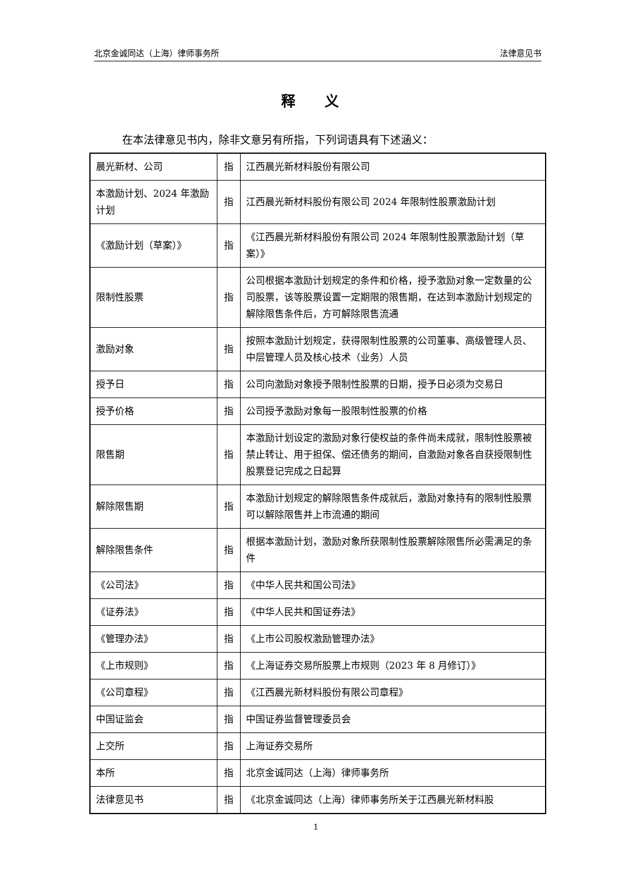北京金诚同达（上海）律师事务所 法律意见书
释 义
在本法律意见书内，除非文意另有所指，下列词语具有下述涵义：
| 晨光新材、公司 | 指 | 江西晨光新材料股份有限公司 |
| 本激励计划、2024 年激励计划 | 指 | 江西晨光新材料股份有限公司 2024 年限制性股票激励计划 |
| 《激励计划（草案）》 | 指 | 《江西晨光新材料股份有限公司 2024 年限制性股票激励计划（草案）》 |
| 限制性股票 | 指 | 公司根据本激励计划规定的条件和价格，授予激励对象一定数量的公司股票，该等股票设置一定期限的限售期，在达到本激励计划规定的解除限售条件后，方可解除限售流通 |
| 激励对象 | 指 | 按照本激励计划规定，获得限制性股票的公司董事、高级管理人员、中层管理人员及核心技术（业务）人员 |
| 授予日 | 指 | 公司向激励对象授予限制性股票的日期，授予日必须为交易日 |
| 授予价格 | 指 | 公司授予激励对象每一股限制性股票的价格 |
| 限售期 | 指 | 本激励计划设定的激励对象行使权益的条件尚未成就，限制性股票被禁止转让、用于担保、偿还债务的期间，自激励对象各自获授限制性股票登记完成之日起算 |
| 解除限售期 | 指 | 本激励计划规定的解除限售条件成就后，激励对象持有的限制性股票可以解除限售并上市流通的期间 |
| 解除限售条件 | 指 | 根据本激励计划，激励对象所获限制性股票解除限售所必需满足的条件 |
| 《公司法》 | 指 | 《中华人民共和国公司法》 |
| 《证券法》 | 指 | 《中华人民共和国证券法》 |
| 《管理办法》 | 指 | 《上市公司股权激励管理办法》 |
| 《上市规则》 | 指 | 《上海证券交易所股票上市规则（2023 年 8 月修订）》 |
| 《公司章程》 | 指 | 《江西晨光新材料股份有限公司章程》 |
| 中国证监会 | 指 | 中国证券监督管理委员会 |
| 上交所 | 指 | 上海证券交易所 |
| 本所 | 指 | 北京金诚同达（上海）律师事务所 |
| 法律意见书 | 指 | 《北京金诚同达（上海）律师事务所关于江西晨光新材料股 |
1